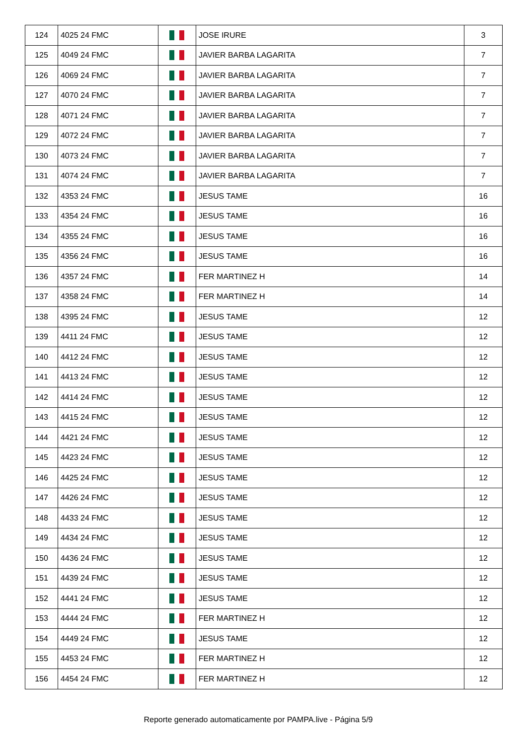| 124 | 4025 24 FMC | | JOSE IRURE | 3 |
| 125 | 4049 24 FMC | | JAVIER BARBA LAGARITA | 7 |
| 126 | 4069 24 FMC | | JAVIER BARBA LAGARITA | 7 |
| 127 | 4070 24 FMC | | JAVIER BARBA LAGARITA | 7 |
| 128 | 4071 24 FMC | | JAVIER BARBA LAGARITA | 7 |
| 129 | 4072 24 FMC | | JAVIER BARBA LAGARITA | 7 |
| 130 | 4073 24 FMC | | JAVIER BARBA LAGARITA | 7 |
| 131 | 4074 24 FMC | | JAVIER BARBA LAGARITA | 7 |
| 132 | 4353 24 FMC | | JESUS TAME | 16 |
| 133 | 4354 24 FMC | | JESUS TAME | 16 |
| 134 | 4355 24 FMC | | JESUS TAME | 16 |
| 135 | 4356 24 FMC | | JESUS TAME | 16 |
| 136 | 4357 24 FMC | | FER MARTINEZ H | 14 |
| 137 | 4358 24 FMC | | FER MARTINEZ H | 14 |
| 138 | 4395 24 FMC | | JESUS TAME | 12 |
| 139 | 4411 24 FMC | | JESUS TAME | 12 |
| 140 | 4412 24 FMC | | JESUS TAME | 12 |
| 141 | 4413 24 FMC | | JESUS TAME | 12 |
| 142 | 4414 24 FMC | | JESUS TAME | 12 |
| 143 | 4415 24 FMC | | JESUS TAME | 12 |
| 144 | 4421 24 FMC | | JESUS TAME | 12 |
| 145 | 4423 24 FMC | | JESUS TAME | 12 |
| 146 | 4425 24 FMC | | JESUS TAME | 12 |
| 147 | 4426 24 FMC | | JESUS TAME | 12 |
| 148 | 4433 24 FMC | | JESUS TAME | 12 |
| 149 | 4434 24 FMC | | JESUS TAME | 12 |
| 150 | 4436 24 FMC | | JESUS TAME | 12 |
| 151 | 4439 24 FMC | | JESUS TAME | 12 |
| 152 | 4441 24 FMC | | JESUS TAME | 12 |
| 153 | 4444 24 FMC | | FER MARTINEZ H | 12 |
| 154 | 4449 24 FMC | | JESUS TAME | 12 |
| 155 | 4453 24 FMC | | FER MARTINEZ H | 12 |
| 156 | 4454 24 FMC | | FER MARTINEZ H | 12 |
Reporte generado automaticamente por PAMPA.live - Página 5/9